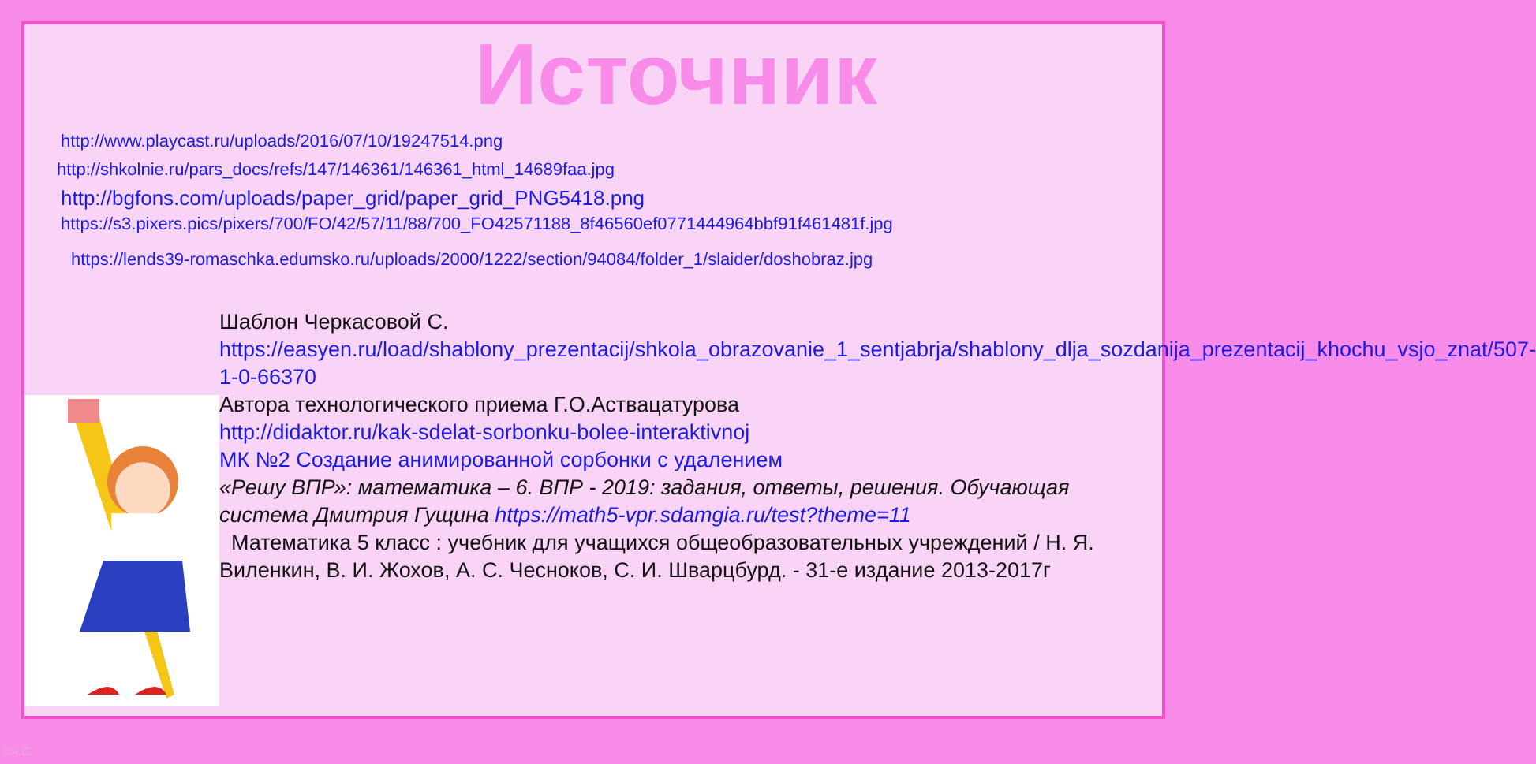Источник
http://www.playcast.ru/uploads/2016/07/10/19247514.png
http://shkolnie.ru/pars_docs/refs/147/146361/146361_html_14689faa.jpg
http://bgfons.com/uploads/paper_grid/paper_grid_PNG5418.png
https://s3.pixers.pics/pixers/700/FO/42/57/11/88/700_FO42571188_8f46560ef0771444964bbf91f461481f.jpg
https://lends39-romaschka.edumsko.ru/uploads/2000/1222/section/94084/folder_1/slaider/doshobraz.jpg
Шаблон Черкасовой С.
https://easyen.ru/load/shablony_prezentacij/shkola_obrazovanie_1_sentjabrja/shablony_dlja_sozdanija_prezentacij_khochu_vsjo_znat/507-1-0-66370
Автора технологического приема Г.О.Аствацатурова
http://didaktor.ru/kak-sdelat-sorbonku-bolee-interaktivnoj
МК №2 Создание анимированной сорбонки с удалением
«Решу ВПР»: математика – 6. ВПР - 2019: задания, ответы, решения. Обучающая система Дмитрия Гущина https://math5-vpr.sdamgia.ru/test?theme=11
Математика 5 класс : учебник для учащихся общеобразовательных учреждений / Н. Я. Виленкин, В. И. Жохов, А. С. Чесноков, С. И. Шварцбурд. - 31-е издание 2013-2017г
©Ч.С.